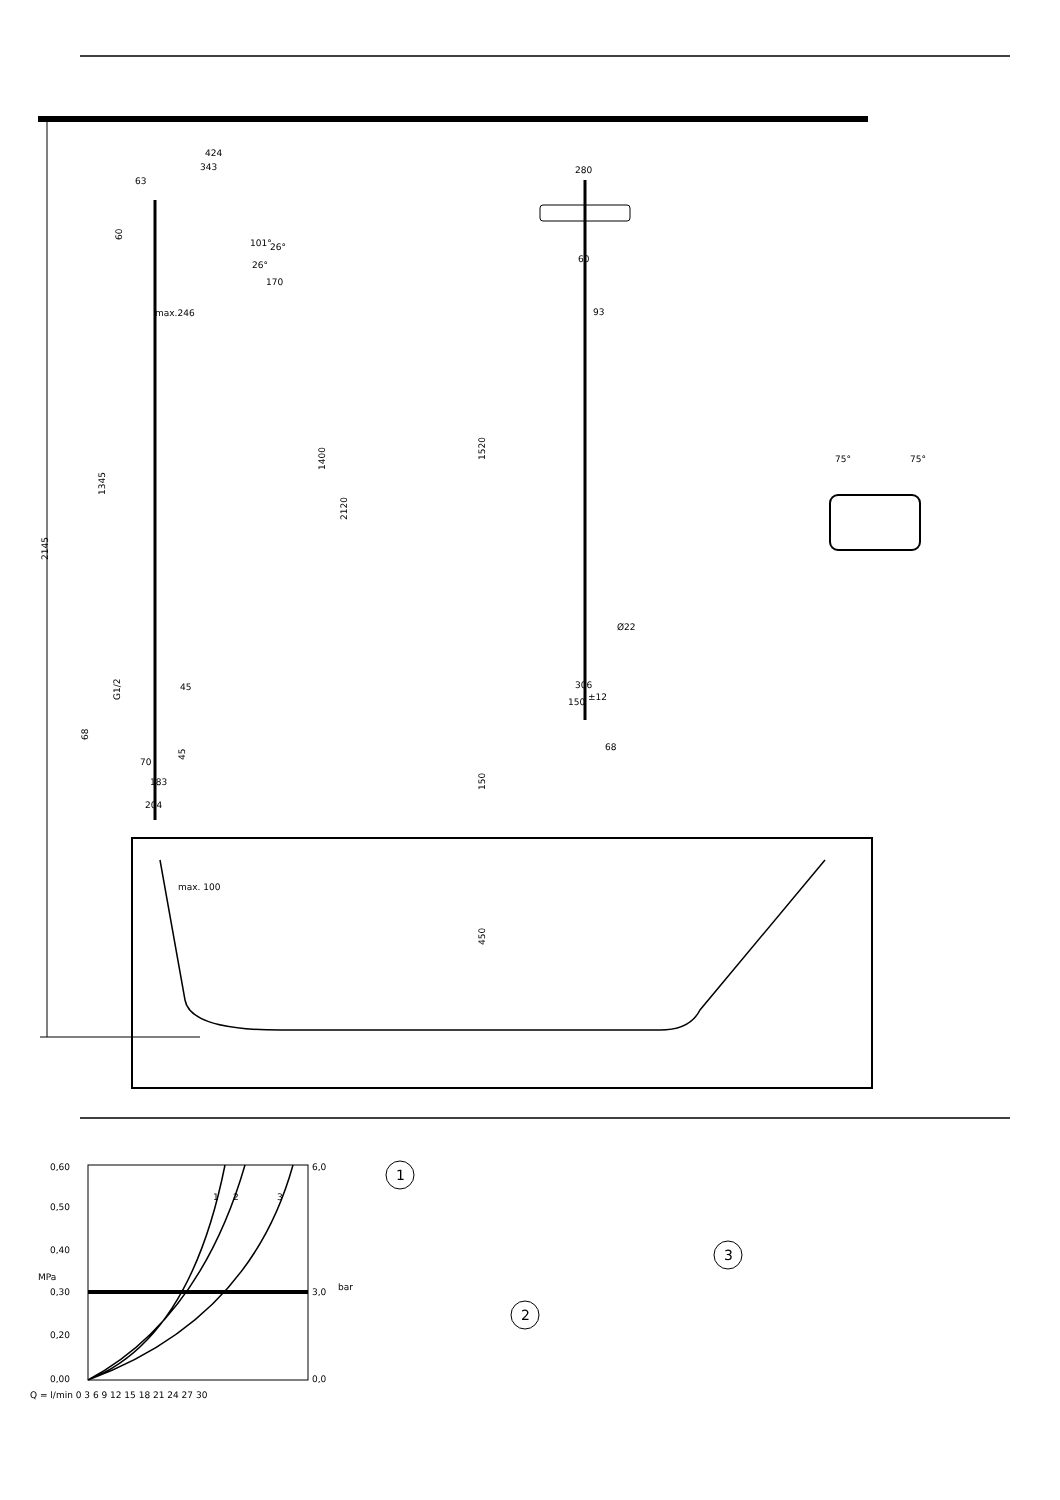2145
2120
1400
1345
1520
150
450
424
343
63
101°
26°
26°
170
max.246
280
60
93
Ø22
306
150
±12
68
45
70
183
204
max. 100
60
68
G1/2
45
75°
75°
0,60
0,50
0,40
0,30
0,20
0,00
6,0
3,0
0,0
MPa
bar
Q = l/min 0 3 6 9 12 15 18 21 24 27 30
1
2
3
1
2
3